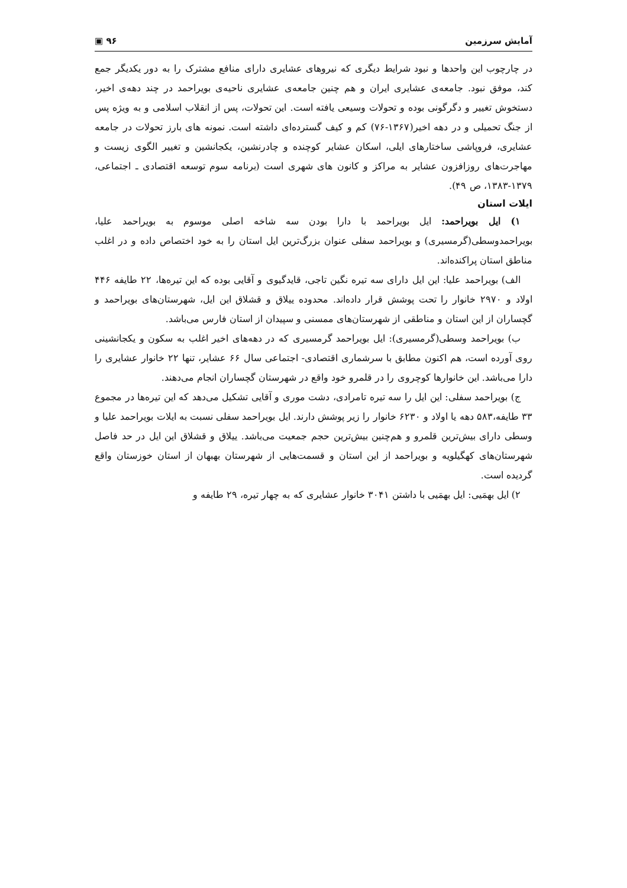آمایش سرزمین ٩۶ ▣
در چارچوب این واحدها و نبود شرایط دیگری که نیروهای عشایری دارای منافع مشترک را به دور یکدیگر جمع کند، موفق نبود. جامعه‌ی عشایری ایران و هم چنین جامعه‌ی عشایری ناحیه‌ی بویراحمد در چند دهه‌ی اخیر، دستخوش تغییر و دگرگونی بوده و تحولات وسیعی یافته است. این تحولات، پس از انقلاب اسلامی و به ویژه پس از جنگ تحمیلی و در دهه اخیر(۱۳۶۷-۷۶) کم و کیف گسترده‌ای داشته است. نمونه های بارز تحولات در جامعه عشایری، فروپاشی ساختارهای ایلی، اسکان عشایر کوچنده و چادرنشین، یکجانشین و تغییر الگوی زیست و مهاجرت‌های روزافزون عشایر به مراکز و کانون های شهری است (برنامه سوم توسعه اقتصادی ـ اجتماعی، ۱۳۷۹-۱۳۸۳، ص ۴۹).
ایلات استان
۱) ایل بویراحمد: ایل بویراحمد با دارا بودن سه شاخه اصلی موسوم به بویراحمد علیا، بویراحمدوسطی(گرمسیری) و بویراحمد سفلی عنوان بزرگ‌ترین ایل استان را به خود اختصاص داده و در اغلب مناطق استان پراکنده‌اند.
الف) بویراحمد علیا: این ایل دارای سه تیره نگین تاجی، قایدگیوی و آقایی بوده که این تیره‌ها، ۲۲ طایفه ۴۴۶ اولاد و ۲۹۷۰ خانوار را تحت پوشش قرار داده‌اند. محدوده ییلاق و قشلاق این ایل، شهرستان‌های بویراحمد و گچساران از این استان و مناطقی از شهرستان‌های ممسنی و سپیدان از استان فارس می‌باشد.
ب) بویراحمد وسطی(گرمسیری): ایل بویراحمد گرمسیری که در دهه‌های اخیر اغلب به سکون و یکجانشینی روی آورده است، هم اکنون مطابق با سرشماری اقتصادی- اجتماعی سال ۶۶ عشایر، تنها ۲۲ خانوار عشایری را دارا می‌باشد. این خانوارها کوچروی را در قلمرو خود واقع در شهرستان گچساران انجام می‌دهند.
ج) بویراحمد سفلی: این ایل را سه تیره تامرادی، دشت موری و آقایی تشکیل می‌دهد که این تیره‌ها در مجموع ۳۳ طایفه،۵۸۳ دهه یا اولاد و ۶۲۳۰ خانوار را زیر پوشش دارند. ایل بویراحمد سفلی نسبت به ایلات بویراحمد علیا و وسطی دارای بیش‌ترین قلمرو و هم‌چنین بیش‌ترین حجم جمعیت می‌باشد. ییلاق و قشلاق این ایل در حد فاصل شهرستان‌های کهگیلویه و بویراحمد از این استان و قسمت‌هایی از شهرستان بهبهان از استان خوزستان واقع گردیده است.
۲) ایل بهمَیی: ایل بهمَیی با داشتن ۳۰۴۱ خانوار عشایری که به چهار تیره، ۲۹ طایفه و